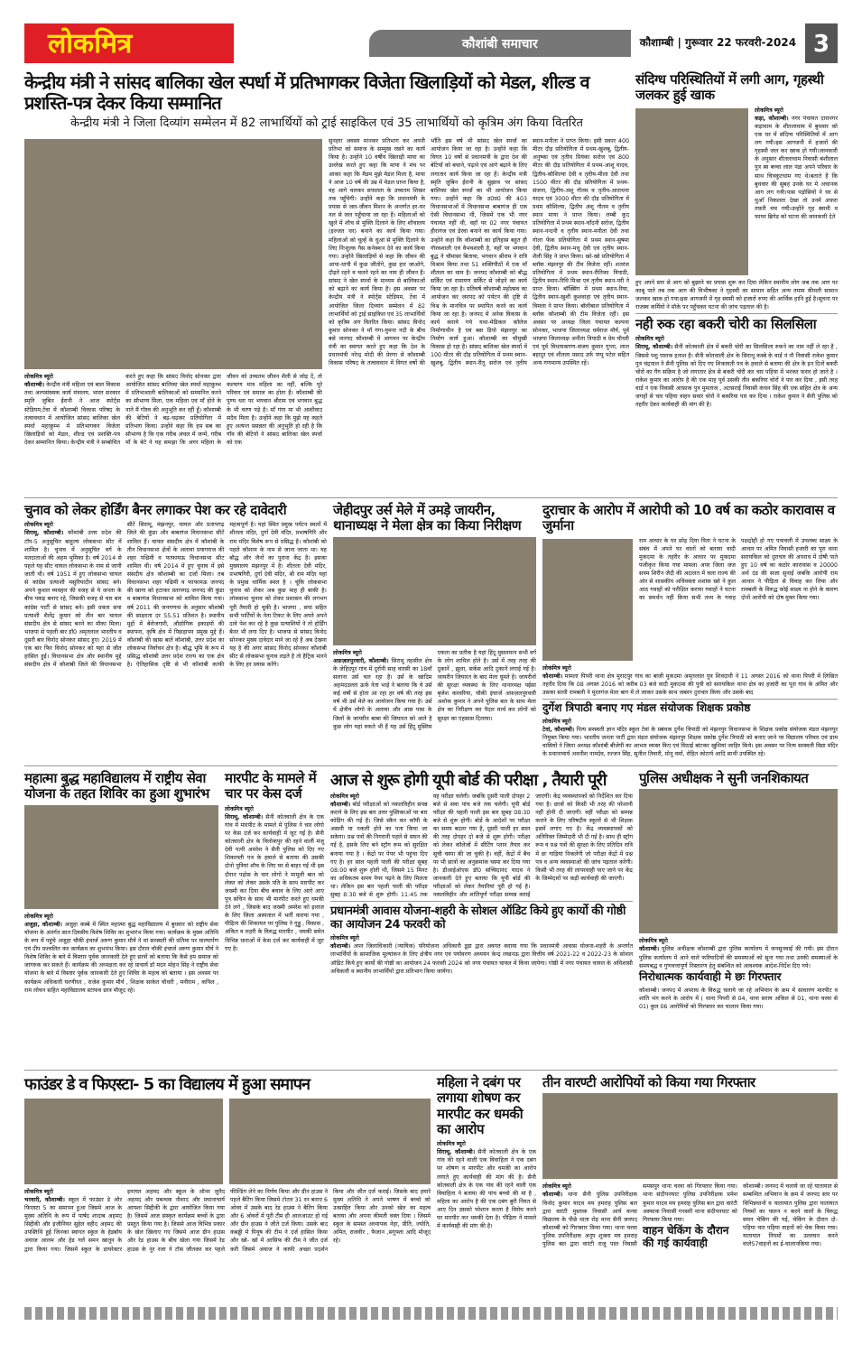लोकमित्र
कौशांबी समाचार
कौशाम्बी | गुरूवार 22 फरवरी-2024
3
केन्द्रीय मंत्री ने सांसद बालिका खेल स्पर्धा में प्रतिभागकर विजेता खिलाड़ियों को मेडल, शील्ड व प्रशस्ति-पत्र देकर किया सम्मानित
केन्द्रीय मंत्री ने जिला दिव्यांग सम्मेलन में 82 लाभार्थियों को ट्राई साइकिल एवं 35 लाभार्थियों को कृत्रिम अंग किया वितरित
लोकमित्र ब्यूरो
कौशाम्बी। केन्द्रीय मंत्री महिला एवं बाल विकास तथा अल्पसंख्यक कार्य मंत्रालय, भारत सरकार स्मृति जुबिन ईरानी ने आज स्पोर्ट्स स्टेडियम,टेंवा में कौशाम्बी विकास परिषद के तत्वावधान में आयोजित सांसद बालिका खेल स्पर्धा महाकुम्भ में प्रतिभागकर विजेता खिलाड़ियों को मेडल, शील्ड एवं प्रशस्ति-पत्र देकर सम्मानित किया। केन्द्रीय मंत्री ने सम्बोधित करते हुए कहा कि सांसद विनोद सोनकर द्वारा आयोजित सांसद बालिका खेल स्पर्धा महाकुम्भ में प्रतिभाशाली बालिकाओं को सम्मानित करने का सौभाग्य मिला, एक महिला एवं माँ होने के नाते मैं गौरव की अनुभूति कर रहीं हूँ। कौशाम्बी की बेटियों ने बढ़-चढ़कर प्रतियोगिता में प्रतिभाग किया। उन्होंने कहा कि हम सब का सौभाग्य है कि एक गरीब अंचल में जन्में, गरीब माँ के बेटे ने यह समझा कि अगर महिला के जीवन को उच्चतम जीवन शैली से जोड़ दें, तो कल्याण मात्र महिला का नहीं, बल्कि पूरे परिवार एवं समाज का होता हैं। कौशाम्बी की पुण्य धरा पर भगवान श्रीराम एवं भगवान बुद्ध के भी चरण पड़े है। माँ गंगा मा भी आशीवाद सदैव मिला है। उन्होंने कहा कि मुझे यह कहते हुए अत्यन्त प्रसन्नता की अनुभूति हो रही है कि गाँव की बेटियों ने सांसद बालिका खेल स्पर्धा को एक
सुनहरा अवसर मानकर प्रतिभाग कर अपनी प्रतिभा को समाज के सम्मुख रखने का कार्य किया है। उन्होंने 10 वर्षीय खिलाड़ी माया का उल्लेख करते हुए कहा कि माया ने मंच पर आकर कहा कि मैडम मुझे मेडल मिला है, माया ने आज 10 वर्ष की उम्र में मेडल प्राप्त किया है, वह आगे चलकर सफलता के उच्चतम शिखर तक पहुँचेगी। उन्होंने कहा कि प्रधानमंत्री के प्रयास से जल-जीवन मिशन के अन्तर्गत हर-घर नल से जल पहुँचाया जा रहा हैं। महिलाओं को खुले में शौच से मुक्ति दिलाने के लिए शौचालय (इज्जत घर) बनाने का कार्य किया गया। महिलाओं को चूल्हें के धुआं से मुक्ति दिलाने के लिए निःशुल्क गैस कनेक्शन देने का कार्य किया गया। उन्होंने खिलाड़ियों से कहा कि जीवन की आपा-धापी में कुछ जीतोगे, कुछ हार जाओगे, दौड़ते रहने व चलते रहने का नाम ही जीवन हैं। सांसद ने खेल स्पर्धा के माध्यम से बालिकाओं को बढ़ाने का कार्य किया है। इस अवसर पर केन्द्रीय मंत्री ने स्पोर्ट्स स्टेडियम, टेंवा में आयोजित जिला दिव्यांग सम्मेलन में 82 लाभार्थियों को ट्राई साइकिल एवं 35 लाभार्थियों को कृत्रिम अंग वितरित किया। सांसद विनोद कुमार सोनकर ने माँ गंगा-युमना नदी के बीच बसे जनपद कौशाम्बी में आगमन पर केन्द्रीय मंत्री का स्वागत करते हुए कहा कि देश के प्रधानमंत्री नरेन्द्र मोदी की प्रेरणा से कौशाम्बी विकास परिषद के तत्वावधान में विगत वर्षो की भाँति इस वर्ष भी सांसद खेल स्पर्धा का आयोजन किया जा रहा है। उन्होंने कहा कि विगत 10 वर्षो से प्रधानमंत्री के द्वारा देश की बेटियों को बचाने, पढ़ाने एवं आगे बढ़ाने के लिए लगातार कार्य किया जा रहा हैं। केन्द्रीय मंत्री स्मृति जुबिन ईरानी के सुझाव पर सांसद बालिका खेल स्पर्धा का भी आयोजन किया गया। उन्होंने कहा कि उ0प्र0 की 403 विधानसभाओं में विधानसभा बाबागंज ही एक ऐसी विधानसभा थी, जिसमें एक भी नगर पंचायत नहीं थी, वहाँ पर 02 नगर पंचायत हीरागंज एवं डेरवा बनाने का कार्य किया गया। उन्होंने कहा कि कौशाम्बी का इतिहास बहुत ही गौरवशाली एवं वैभवशाली है, यहाँ पर भगवान बुद्ध ने चौमासा बिताया, भगवान श्रीराम ने रात्रि विश्राम किया तथा 51 शक्तिपीठों में एक माँ शीतला का धाम है। जनपद कौशाम्बी को बौद्ध सर्किट एवं रामायण सर्किट से जोड़ने का कार्य किया जा रहा है। प्रतिवर्ष कौशाम्बी महोत्सव का आयोजन कर जनपद को पर्यटन की दृष्टि से विश्व के मानचित्र पर स्थापित करने का कार्य किया जा रहा है। जनपद में अनेक विकास के कार्य कराये गये यथा-मेडिकल कॉलेज निर्माणाधीन है एवं बस डिपो मंझनपुर का निर्माण कार्य हुआ। कौशाम्बी का चौमुखी विकास हो रहा है। सांसद बालिका खेल स्पर्धा में 100 मीटर की दौड़ प्रतियोगिता में प्रथम स्थान-खुशबू, द्वितीय स्थान-रीतू सरोज एवं तृतीय स्थान-मनीता ने प्राप्त किया। इसी प्रकार 400 मीटर दौड़ प्रतियोगिता में प्रथम-खुशबू, द्वितीय-अनुष्का एवं तृतीय प्रियंका सरोज एवं 800 मीटर की दौड़ प्रतियोगिता में प्रथम-आशू यादव, द्वितीय-कौशिल्या देवी व तृतीय-मीला देवी तथा 1500 मीटर की दौड़ प्रतियोगिता में प्रथम-संजना, द्वितीय-अंशू गौतम व तृतीय-आराधना यादव एवं 3000 मीटर की दौड़ प्रतियोगिता में प्रथम कौशिल्या, द्वितीय अंशू गौतम व तृतीय स्थान माया ने प्राप्त किया। लम्बी कूद प्रतियोगिता में प्रथम स्थान-चाँदनी सरोज, द्वितीय स्थान-नन्दनी व तृतीय स्थान-मनीता देवी तथा गोला फेंक प्रतियोगिता में प्रथम स्थान-सुषमा देवी, द्वितीय स्थान-मधू देवी एवं तृतीय स्थान-शैली सिंह ने प्राप्त किया। खो-खो प्रतियोगिता में ब्लॉक मंझनपुर की टीम विजेता रहीं। शतरंज प्रतियोगिता में प्रथम स्थान-रीतिका त्रिपाठी, द्वितीय स्थान-रिधि मिश्रा एवं तृतीय स्थान-परी ने प्राप्त किया। बॉक्सिंग में प्रथम स्थान-रिया, द्वितीय स्थान-खुशी कुशवाहा एवं तृतीय स्थान-विमला ने प्राप्त किया। बॉलीबाल प्रतियोगिता में ब्लॉक कौशाम्बी की टीम विजेता रहीं। इस अवसर पर अध्यक्ष जिला पंचायत कल्पना सोनकर, भाजपा जिलाध्यक्ष धर्मराज मौर्य, पूर्व भाजपा जिलाध्यक्ष अनीता त्रिपाठी व प्रेम चौधरी एवं पूर्व विधायकगण-संजय कुमार गुप्ता, लाल बहादुर एवं शीतला प्रसाद उर्फ पप्पू पटेल सहित अन्य गणमान्य उपस्थित रहें।
संदिग्ध परिस्थितियों में लगी आग, गृहस्थी जलकर हुई खाक
लोकमित्र ब्यूरो
कड़ा, कौशाम्बी। नगर पंचायत दारानगर कड़ाधाम के शीतलाधाम में बुधवार को एक घर में संदिग्ध परिस्थितियों में आग लग गयी।इस आगजनी में हजारों की गृहस्थी जल कर खाक हो गयी।जानकारी के अनुसार शीतलाधाम निवासी बंशीलाल पुत्र स्व बच्चा लाल पंडा अपने परिवार के साथ चित्रकूटधाम गए थे।बताते हैं कि बुधवार की सुबह उनके घर मे अचानक आग लग गयी।पास पड़ोसियों ने घर से धुआँ निकलता देखा तो उनमें अफ़रा तफ़री मच गयी।उन्होंने गृह स्वामी व फायर ब्रिगेड को घटना की जानकारी देते
हुए अपने स्तर से आग को बुझाने का प्रयास शुरू कर दिया लेकिन स्थानीय लोग जब तक आग पर काबू पाते तब तक आग की विभीषका ने गृहस्थी का सामान सहित अन्य तमाम कीमती सामान जलकर खाक हो गया।इस आगजनी में गृह स्वामी को हजारों रुपए की आर्थिक हानि हुई है।सूचना पर राजस्व कर्मियों ने मौके पर पहुँचकर घटना की जांच पड़ताल की है।
नही रुक रहा बकरी चोरी का सिलसिला
लोकमित्र ब्यूरो
सिराथू, कौशाम्बी। सैनी कोतवाली क्षेत्र में बकरी चोरी का सिलसिला रुकने का नाम नहीं ले रहा है , जिससे पशु पालक हताश है। सैनी कोतवाली क्षेत्र के सिराथू कस्बे के वार्ड नं नौ निवासी राकेश कुमार पुत्र चंद्रपाल ने सैनी पुलिस को दिए गए शिकायती पत्र के हवाले से बताया की क्षेत्र के इन दिनों बकरी चोरों का गैंग सक्रिय है जो लगातार क्षेत्र से बकरी चोरी कर चार पहिया में भरकर फरार हो जाते है । राकेश कुमार का आरोप है की एक माह पूर्व उसकी तीन बकरिया चोरों ने पार कर दिया , इसी तरह वार्ड नं एक निवासी आफ़ाक पुत्र मुमताज , अटसराई निवासी कंचन सिंह की एक सहित क्षेत्र के अन्य जगहों से चार पहिया वाहन सवार चोरों ने बकरिया पार कर दिया । राकेश कुमार ने सैनी पुलिस को तहरीर देकर कार्यवाही की मांग की है।
चुनाव को लेकर होर्डिंग बैनर लगाकर पेश कर रहे दावेदारी
लोकमित्र ब्यूरो
सिराथू, कौशाम्बी। कौशांबी उत्तर प्रदेश की टॉप-5 अनुसूचित बाहुल्य लोकसभा सीट में शामिल है। चुनाव में अनुसूचित वर्ग के मतदाताओं की अहम भूमिका है। वर्ष 2014 से पहले यह सीट चायल लोकसभा के नाम से जानी जाती थी। वर्ष 1951 में हुए लोकसभा चायल से कांग्रेस प्रत्याशी मसुरियादीन सांसद बने। अपने कुशल व्यवहार की वजह से ये जनता के बीच पकड़ बनाए रहे, जिसकी वजह से चार बार कांग्रेस पार्टी से सांसद बने। इसी प्रकार सपा प्रत्याशी शैलेंद्र कुमार को तीन बार चायल संसदीय क्षेत्र से सांसद बनने का मौका मिला। भाजपा से पहली बार डॉ0 अमृतलाल भारतीय व दूसरी बार विनोद सोनकर सांसद हुए। 2019 में एक बार फिर विनोद सोनकर को यहां से जीत हासिल हुई। विधानसभा क्षेत्र और स्थानीय मुद्दे संसदीय क्षेत्र में कौशांबी जिले की विधानसभा सीटें सिराथू, मंझनपुर, चायल और प्रतापगढ़ जिले की कुंडा और बाबागंज विधानसभा सीटें शामिल हैं। चायल संसदीय क्षेत्र में कौशांबी के तीन विधानसभा क्षेत्रों के अलावा प्रयागराज की शहर पश्चिमी व फाफामऊ विधानसभा सीट शामिल थी। वर्ष 2014 में हुए चुनाव में इसे संसदीय क्षेत्र कौशाम्बी का दर्जा मिला। तब विधानसभा शहर पश्चिमी व फाफामऊ जनपद की खागा को हटाकर प्रतापगढ़ जनपद की कुंडा व बाबागंज विधानसभा को शामिल किया गया। वर्ष 2011 की जनगणना के अनुसार कौशांबी की साक्षरता दर 55.51 प्रतिशत है। स्थानीय मुद्दों में बेरोजगारी, औद्योगिक इकाइयों की स्थापना, कृषि क्षेत्र में पिछड़ापन प्रमुख मुद्दे हैं। कौशांबी की खास बातें कौशांबी, उत्तर प्रदेश का लोकसभा निर्वाचन क्षेत्र है। बौद्ध भूमि के रूप में प्रसिद्ध कौशांबी उत्तर प्रदेश राज्य का एक क्षेत्र है। ऐतिहासिक दृष्टि से भी कौशांबी काफी महत्वपूर्ण है। यहां स्थित प्रमुख पर्यटन स्थलों में शीतला मंदिर, दुर्गा देवी मंदिर, प्रभाषगिरि और राम मंदिर विशेष रूप से प्रसिद्ध है। कौशांबी को पहले कौशाम के नाम से जाना जाता था। यह बौद्ध और जैनों का पुराना केंद्र है। इसका मुख्यालय मंझनपुर में है। शीतला देवी मंदिर, प्रभाषगिरी, दुर्गा देवी मंदिर, श्री राम मंदिर यहां के प्रमुख धार्मिक स्थल है । चूंकि लोकसभा चुनाव को लेकर अब कुछ माह ही बाकी है। लोकसभा चुनाव को लेकर प्रशासन की लगभग पूरी तैयारी हो चुकी है। भाजपा , सपा सहित सभी पार्टियों के नेता टिकट के लिए अपने अपने दावे पेश कर रहे है कुछ प्रत्याशियों ने तो होर्डिंग बैनर भी लगा दिए है। भाजपा से सांसद विनोद सोनकर मुख्य दावेदार माने जा रहे है अब देखना यह है की अगर सांसद विनोद सोनकर कौशांबी सीट से लोकसभा चुनाव लड़ते है तो हैट्रिक मारने के लिए हर प्रयास करेंगे।
जेहीदपुर उर्स मेले में उमड़े जायरीन, थानाध्यक्ष ने मेला क्षेत्र का किया निरीक्षण
लोकमित्र ब्यूरो
अफ़ज़लपुरवारी, कौशाम्बी। सिराथू तहसील क्षेत्र के जेहिदपुर गांव में दुर्रानी साह वारसी का 18वाँ सलाना उर्स चल रहा है। उर्स के खादिम अहमदउल्ला ऊर्फ नेता भाई ने बताया कि ये उर्स कई वर्षो से होता आ रहा हर वर्ष की तरह इस वर्ष भी उर्स मेले का आयोजन किया गया है। उर्स में क्षेत्रीय लोगो के अलावा और आस पास के जिलों के जायरीन बाबा की जियारत को आते है कुछ लोग यहां रुकते भी हैं यह उर्स हिंदू मुस्लिम एकता का प्रतीक है यहां हिंदू मुसलमान सभी वर्ग के लोग शामिल होते है। उर्स में तरह तरह की दुकानें , झुला, सर्कस आदि दुकानें लगाई गई है। जायरीन जियारत के बाद मेला घूमते है। जायरीनों की सुरक्षा व्यवस्था के लिए थानाध्यक्ष पईसा बृजेश करवरिया, चौकी इंचार्ज अफ़ज़लपुरवारी अशोक कुमार ने अपने पुलिस बल के साथ मेला क्षेत्र का निरीक्षण कर पैदल मार्च कर लोगों को सुरक्षा का एहसास दिलाया।
दुराचार के आरोप में आरोपी को 10 वर्ष का कठोर कारावास व जुर्माना
राम आधार के घर छोड़ दिया पिता ने घटना के संबंध में अपने घर वालों को बताया वादी मुकदमा के तहरीर के आधार पर मुकदमा पंजीकृत किया गया मामला अपर जिला जज सत्रम शिरीन जैदी की अदालत में चला राज्य की ओर से शासकीय अधिवक्ता शशांक खरे ने कुल आठ गवाहों को परीक्षित कराया गवाहों ने घटना का समर्थन नहीं किया सभी तथ्य के गवाह पक्षद्रोही हो गए पत्रावली में उपलब्ध साक्ष्य के आधार पर अमित निवासी हजारी का पूरा थाना सरायकिल को दुराचार की अपराध में दोषी पाते हुए 10 वर्ष का कठोर कारावास व 20000 अर्थ दंड की सजा सुनाई जबकि आरोपी राम आधार ने पीड़िता से विवाह कर लिया और रामबली के विरुद्ध कोई साक्ष्य ना होने के कारण दोनों आरोपी को दोष मुक्त किया गया।
लोकमित्र ब्यूरो
कौशाम्बी। मामला पिपरी थाना क्षेत्र मुरादपुर गांव का बाजी मुकदमा अमृतलाल पुत्र शिवदानी ने 11 अगस्त 2016 को थाना पिपरी में लिखित तहरीर दिया कि 08 अगस्त 2016 को करीब 03 बजे वादी मुकदमा की पुत्री को सरायकिल थाना क्षेत्र का हजारी का पूरा गांव के अमित और उसका साथी रामबली ने मूरतगंज मेला बाग में ले जाकर उसके साथ जबरन दुराचार किया और उसके बाद
दुर्गेश त्रिपाठी बनाए गए मंडल संयोजक शिक्षक प्रकोष्ठ
लोकमित्र ब्यूरो
टेवां, कौशाम्बी। नित्य सरस्वती ज्ञान मंदिर स्कूल टेवां के प्रबंधक दुर्गेश त्रिपाठी को मंझनपुर विधानसभा के शिक्षक प्रकोष्ठ संयोजक मंडल मंझनपुर नियुक्त किया गया। भारतीय जनता पार्टी द्वारा मंडल संयोजक मंझनपुर शिक्षक प्रकोष्ठ दुर्गेश त्रिपाठी को बनाए जाने पर विद्यालय परिवार एवं ग्राम वासियों ने जिला अध्यक्ष कौशांबी बीजेपी का आभार व्यक्त किए एवं मिठाई बांटकर खुशियां जाहिर किये। इस अवसर पर नित्य सरस्वती विद्या मंदिर के प्रधानाचार्य अवनीश नामदेव, रज्जन सिंह, सुनील तिवारी, मोनू वर्मा, रोहित कोटार्य आदि साथी उपस्थित रहे।
महात्मा बुद्ध महाविद्यालय में राष्ट्रीय सेवा योजना के तहत शिविर का हुआ शुभारंभ
लोकमित्र ब्यूरो
अजुहा, कौशाम्बी। अजुहा कस्बे में स्थित महात्मा बुद्ध महाविद्यालय में बुधवार को राष्ट्रीय सेवा योजना के अंतर्गत सात दिवसीय विशेष शिविर का शुभारंभ किया गया। कार्यक्रम के मुख्य अतिथि के रूप में पहुंचे अजुहा चौकी इंचार्ज अरुण कुमार मौर्य ने मां सरस्वती की प्रतिमा पर माल्यार्पण एवं दीप प्रज्वलित कर कार्यक्रम का शुभारंभ किया। इस दौरान चौकी इंचार्ज अरुण कुमार मौर्य ने विशेष शिविर के बारे में विस्तार पूर्वक जानकारी देते हुए छात्रों को बताया कि कैसे हम समाज को जागरुक कर सकते हैं। कार्यक्रम की अध्यक्षता कर रहे प्राचार्य डॉ मदन मोहन सिंह ने राष्ट्रीय सेवा योजना के बारे में विस्तार पूर्वक जानकारी देते हुए शिविर के महत्व को बताया । इस अवसर पर कार्यक्रम अधिकारी घरणीधर , राजेश कुमार मौर्य , शिक्षक साकेत चौधरी , मनीराम , कपिल , राम लोचन सहित महाविद्यालय स्टाफव छात्र मौजूद रहे।
मारपीट के मामले में चार पर केस दर्ज
लोकमित्र ब्यूरो
सिराथू, कौशाम्बी। सैनी कोतवाली क्षेत्र के एक गांव में मारपीट के मामले में पुलिस ने चार लोगो पर केस दर्ज कर कार्यवाही में जुट गई है। सैनी कोतवाली क्षेत्र के त्रिलोकपुर की रहने वाली मंजू देवी पत्नी अमरेश ने सैनी पुलिस को दिए गए शिकायती पत्र के हवाले से बताया की उसकी दोनो पुत्रियां शौच के लिए घर से बाहर गई थी इस दौरान पड़ोस के चार लोगो ने मामूली बात को लेकर को लेकर उसके पति के साथ मारपीट कर जख्मी कर दिया बीच बचाव के लिए आगे आए पुत्र सचिन के साथ भी मारपीट करते हुए धमकी देने लगे , जिसके बाद जख्मी अमरेश को इलाज के लिए जिला अस्पताल में भर्ती कराया गया , पीड़िता की शिकायत पर पुलिस ने गुड्डू , विकास , अंकित व लहरी के विरुद्ध मारपीट , धमकी समेत विभिन्न धाराओं में केस दर्ज कर कार्यवाही में जुट गए है।
आज से शुरू होगी यूपी बोर्ड की परीक्षा , तैयारी पूरी
लोकमित्र ब्यूरो
कौशाम्बी। बोर्ड परीक्षाओं को नकलविहीन सपन्न कराने के लिए इस बार उत्तर पुस्तिकाओं पर बार कोडिंग की गई है। जिसे स्कैन कर कॉपी के असली या नकली होने का पता किया जा सकेगा। प्रश्न पत्रों की निगरानी पहले से सघन की गई है, इसके लिए बने स्ट्रॉग रूम को सुरक्षित बनाया गया है । केंद्रों पर पेपर भी पहुंचा दिए गए है। हर साल पहली पाली की परीक्षा सुबह 08:00 बजे शुरू होती थी, जिसमे 15 मिनट का अधिकतम समय पेपर पढ़ने के लिए मिलता था। लेकिन इस बार पहली पाली की परीक्षा सुबह 8:30 बजे से शुरू होगी। 11:45 तक यह परीक्षा चलेगी। जबकि दूसरी पाली दोपहर 2 बजे से सवा पांच बजे तक चलेगी। यूपी बोर्ड परीक्षा की पहली पाली इस बार सुबह 08:30 बजे से शुरू होगी। बोर्ड के आदेशों पर परीक्षा का समय बदला गया है, दूसरी पाली हर साल की तरह दोपहर दो बजे से शुरू होगी। परीक्षा को लेकर कॉलेजों में सीटिंग प्लान तैयार कर सूची चस्पा की जा चुकी है। वहीं, केंद्रों में बैंच पर भी छात्रों का अनुक्रमांक चस्पा कर दिया गया है। डीआईओएस डॉ0 सच्चिदानंद यादव ने जानकारी देते हुए बताया कि यूपी बोर्ड की परीक्षाओं को लेकर तैयारियां पूरी हो गई है। नकलविहीन और शांतिपूर्ण परीक्षा सम्पन्न कराई जाएगी। केंद्र व्यवस्थापकों को निर्देशित कर दिया गया है। छात्रों को किसी भी तरह की परेशानी नहीं होनी दी जाएगी। वहीं परीक्षा को सम्पन्न कराने के लिए परिषदीय स्कूलों से भी शिक्षक इसमें लगाए गए है। केंद्र व्यवस्थापकों को अतिरिक्त जिम्मेदारी भी दी गई है। साथ ही स्ट्रॉग रूम व प्रश्न पत्रों की सुरक्षा के लिए प्रतिदिन रात्रि में छः गाड़ियां निकलेंगी जो परीक्षा केंद्रों में प्रश्न पत्र व अन्य व्यवस्थाओं की जांच पड़ताल करेंगी। किसी भी तरह की लापरवाही पाए जाने पर केंद्र के जिम्मेदारों पर कड़ी कार्यवाही की जाएगी।
प्रधानमंत्री आवास योजना-शहरी के सोशल ऑडिट किये हुए कार्यो की गोष्ठी का आयोजन 24 फरवरी को
लोकमित्र ब्यूरो
कौशाम्बी। अपर जिलाधिकारी (न्यायिक) परियोजना अधिकारी डूडा द्वारा अवगत कराया गया कि प्रधानमंत्री आवास योजना-शहरी के अन्तर्गत लाभार्थियों के सामाजिक मूल्यांकन के लिए क्षेत्रीय नगर एवं पर्यावरण अध्ययन केन्द्र लखनऊ द्वारा वित्तीय वर्ष 2021-22 व 2022-23 के सोशल ऑडिट किये हुए कार्यो की गोष्ठी का आयोजन 24 फरवरी 2024 को नगर पंचायत चायल में किया जायेगा। गोष्ठी में नगर पंचायत चायल के अधिशासी अधिकारी व स्थानीय लाभार्थियों द्वारा प्रतिभाग किया जायेंगा।
पुलिस अधीक्षक ने सुनी जनशिकायत
लोकमित्र ब्यूरो
कौशाम्बी। पुलिस अधीक्षक कौशाम्बी द्वारा पुलिस कार्यालय में जनसुनवाई की गयी। इस दौरान पुलिस कार्यालय में आने वाले फरियादियों की समस्याओं को सुना गया तथा उनकी समस्याओं के समयबद्ध व गुणवत्तापूर्ण निस्तारण हेतु संबन्धित को आवश्यक आदेश-निर्देश दिए गये।
निरोधात्मक कार्यवाही मे छः गिरफ्तार
कौशाम्बी। जनपद में अपराध के विरुद्ध चलाये जा रहे अभियान के क्रम में साधारण मारपीट व शांति भंग करने के आरोप में ( थाना पिपरी से 04, थाना सराय अकिल से 01, थाना चरवा से 01) कुल 06 आरोपियों को गिरफ्तार कर चालान किया गया।
फाउंडर डे व फिएस्टा- 5 का विद्यालय में हुआ समापन
लोकमित्र ब्यूरो
भरवारी, कौशाम्बी। स्कूल में फाउंडर डे और फिएस्टा 5 का समापन हुआ जिसमे आज के मुख्य अतिथि के रूप में पार्षद शादाब अहमद सिद्दीकी और इंजीनियर सुहेल वहीद अहमद की उपस्तिथि हुई जिनका स्वागत स्कूल के हेडबॉय अयाज आलम और हेड गर्ल समन खातून के द्वारा किया गया। जिसमें स्कूल के डायरेक्टर इनायत अहमद और स्कूल के ऑनर जुनैद अहमद और प्रबन्धक नौशाद और प्रधानाचार्य आयशा सिद्दीकी के द्वारा आयोजित किया गया है। जिसमें आज संस्कृत कार्यक्रम बच्चों के द्वारा प्रस्तुत किया गया है। जिसमे आज विभिन्न प्रकार के खेल खिलाए गए जिसमे आज ग्रीन हाउस और रेड हाउस के बीच खेला गया जिसमें रेड हाउस के नूर रजा ने टॉस जीतकर कर पहले फील्डिंग लेने का निर्णय किया और ग्रीन हाउस ने पहले बैटिंग किया जिसमे टोटल 31 रन बनाए 6 ओवर में उसके बाद रेड हाउस ने बैटिंग किया और 6 ओवरों में पूरी टीम ही आलआउट हो गई और ग्रीन हाउस ने जीते दर्ज किया। उसके बाद कबड्डी में पियूष की टीम ने दर्ज हासिल किया और खो- खो में आसिफ की टीम ने जीत दर्ज करी जिसमे अयाज ने काफी अच्छा प्रदर्शन किया और जीत दर्ज कराई। जिसके बाद हमारे मुख्य अतिथि ने अपने भाषण में बच्चो को उत्साहित किया और उनको खेल का महत्व बताया और अपना कीमती वक्त दिया । जिसमे स्कूल के समस्त अध्यापक नेहा, प्रीति, ज्योति, अमित, राजवीर , फैजान ,सगुफ्ता आदि मौजूद रहे।
महिला ने दबंग पर लगाया शोषण कर मारपीट कर धमकी का आरोप
लोकमित्र ब्यूरो
सिराथू, कौशाम्बी। सैनी कोतवाली क्षेत्र के एक गांव की रहने वाली एक विवाहिता ने एक दबंग पर शोषण व मारपीट और धमकी का आरोप लगाते हुए कार्यवाही की मांग की है। सैनी कोतवाली क्षेत्र के एक गांव की रहने वाली एक विवाहिता ने बताया की पांच बच्चो की मां है , महिला का आरोप है की एक दबंग बुरी नियत से आए दिन उसको परेशान करता है विरोध करने पर मारपीट कर धमकी देता है। पीड़िता ने मामले में कार्यवाही की मांग की है।
तीन वारण्टी आरोपियों को किया गया गिरफ्तार
लोकमित्र ब्यूरो
कौशाम्बी। थाना सैनी पुलिस उपनिरीक्षक विनोद कुमार यादव मय हमराह पुलिस बल द्वारा वारंटी मुस्ताक निवासी आर्य कन्या विद्यालय के पीछे धाता रोड़ थाना सैनी जनपद कौशाम्बी को गिरफ्तार किया गया। थाना चरवा पुलिस उपनिरीक्षक अनूप शुक्ला मय हमराह पुलिस बल द्वारा वारंटी राजू पाल निवासी समसपुर थाना चरवा को गिरफ्तार किया गया। थाना संदीपनघाट पुलिस उपनिरीक्षक प्रमेश कुमार यादव मय हमराह पुलिस बल द्वारा वारंटी अस्फाक निवासी गनसरी थाना संदीपनघाट को गिरफ्तार किया गया।
वाहन चेकिंग के दौरान की गई कार्यवाही
कौशाम्बी। जनपद में चलाये जा रहे यातायात से सम्बन्धित अभियान के क्रम में जनपद स्तर पर विभिन्नथानों व यातायात पुलिस द्वारा यातायात नियमों का पालन न करने वालों के विरुद्ध सघन चेकिंग की गई, चेकिंग के दौरान दो-पहिया चार पहिया वाहनों को चेक किया गया। यातायात नियमों का उल्लघन करने वाले57वाहनों का ई-चालानकिया गया।